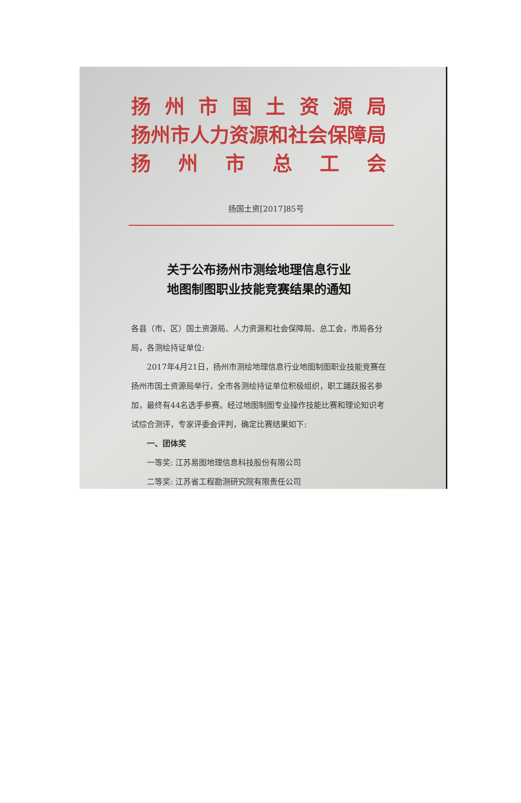扬州市国土资源局
扬州市人力资源和社会保障局
扬州市总工会
扬国土资[2017]85号
关于公布扬州市测绘地理信息行业
地图制图职业技能竞赛结果的通知
各县（市、区）国土资源局、人力资源和社会保障局、总工会，市局各分局，各测绘持证单位:
2017年4月21日，扬州市测绘地理信息行业地图制图职业技能竞赛在扬州市国土资源局举行，全市各测绘持证单位积极组织，职工踊跃报名参加，最终有44名选手参赛。经过地图制图专业操作技能比赛和理论知识考试综合测评，专家评委会评判，确定比赛结果如下:
一、团体奖
一等奖: 江苏易图地理信息科技股份有限公司
二等奖: 江苏省工程勘测研究院有限责任公司